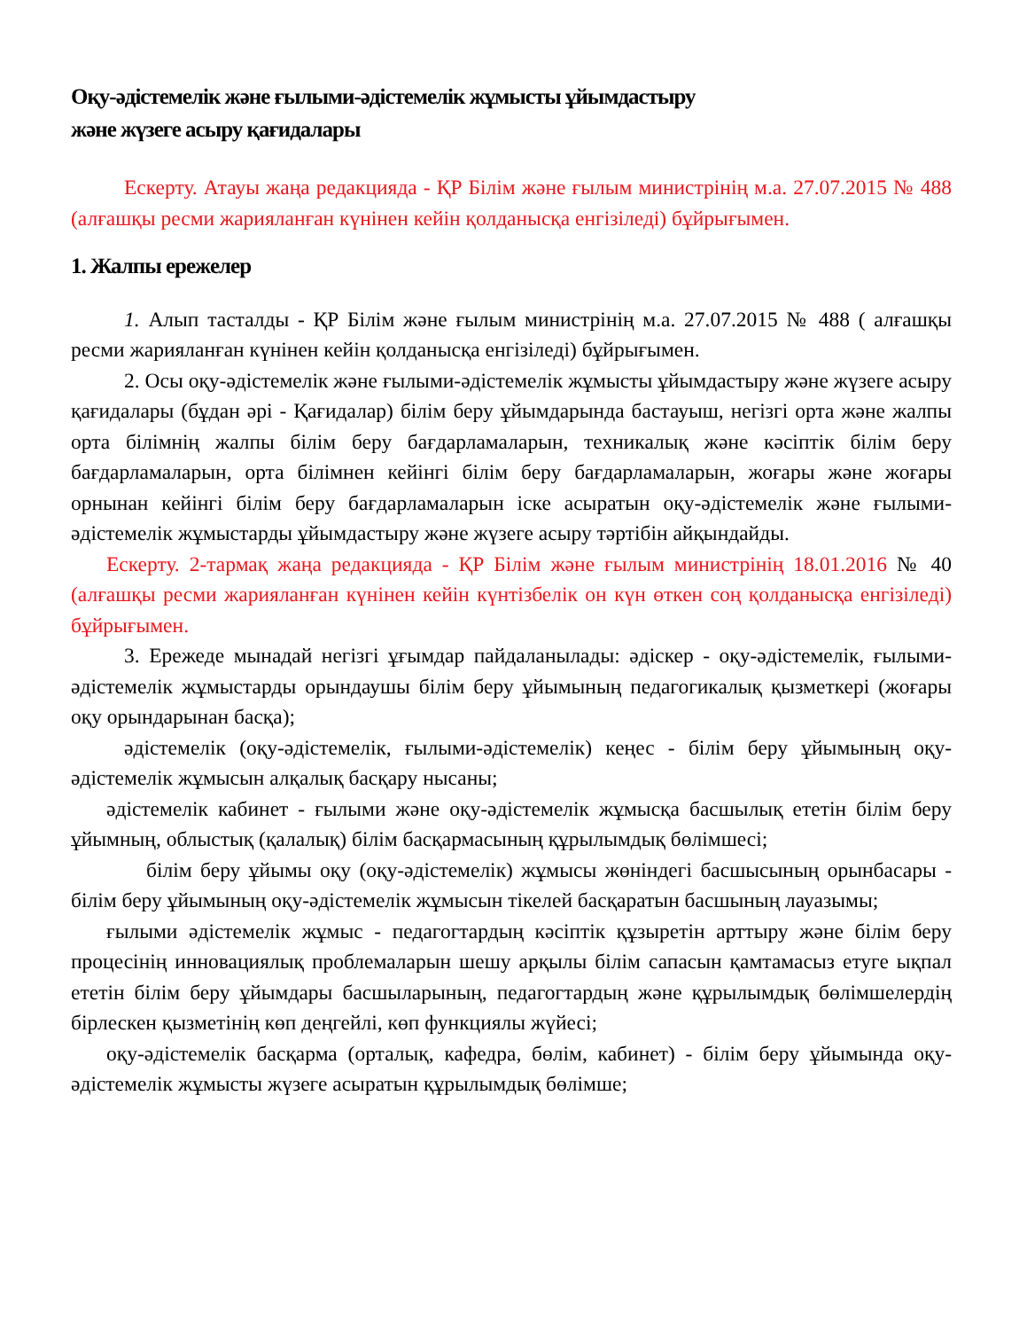Оқу-әдістемелік және ғылыми-әдістемелік жұмысты ұйымдастыру
және жүзеге асыру қағидалары
Ескерту. Атауы жаңа редакцияда - ҚР Білім және ғылым министрінің м.а. 27.07.2015 № 488 (алғашқы ресми жарияланған күнінен кейін қолданысқа енгізіледі) бұйрығымен.
1. Жалпы ережелер
1. Алып тасталды - ҚР Білім және ғылым министрінің м.а. 27.07.2015 № 488 ( алғашқы ресми жарияланған күнінен кейін қолданысқа енгізіледі) бұйрығымен.
2. Осы оқу-әдістемелік және ғылыми-әдістемелік жұмысты ұйымдастыру және жүзеге асыру қағидалары (бұдан әрі - Қағидалар) білім беру ұйымдарында бастауыш, негізгі орта және жалпы орта білімнің жалпы білім беру бағдарламаларын, техникалық және кәсіптік білім беру бағдарламаларын, орта білімнен кейінгі білім беру бағдарламаларын, жоғары және жоғары орнынан кейінгі білім беру бағдарламаларын іске асыратын оқу-әдістемелік және ғылыми-әдістемелік жұмыстарды ұйымдастыру және жүзеге асыру тәртібін айқындайды.
Ескерту. 2-тармақ жаңа редакцияда - ҚР Білім және ғылым министрінің 18.01.2016 № 40 (алғашқы ресми жарияланған күнінен кейін күнтізбелік он күн өткен соң қолданысқа енгізіледі) бұйрығымен.
3. Ережеде мынадай негізгі ұғымдар пайдаланылады: әдіскер - оқу-әдістемелік, ғылыми-әдістемелік жұмыстарды орындаушы білім беру ұйымының педагогикалық қызметкері (жоғары оқу орындарынан басқа);
әдістемелік (оқу-әдістемелік, ғылыми-әдістемелік) кеңес - білім беру ұйымының оқу-әдістемелік жұмысын алқалық басқару нысаны;
әдістемелік кабинет - ғылыми және оқу-әдістемелік жұмысқа басшылық ететін білім беру ұйымның, облыстық (қалалық) білім басқармасының құрылымдық бөлімшесі;
білім беру ұйымы оқу (оқу-әдістемелік) жұмысы жөніндегі басшысының орынбасары - білім беру ұйымының оқу-әдістемелік жұмысын тікелей басқаратын басшының лауазымы;
ғылыми әдістемелік жұмыс - педагогтардың кәсіптік құзыретін арттыру және білім беру процесінің инновациялық проблемаларын шешу арқылы білім сапасын қамтамасыз етуге ықпал ететін білім беру ұйымдары басшыларының, педагогтардың және құрылымдық бөлімшелердің бірлескен қызметінің көп деңгейлі, көп функциялы жүйесі;
оқу-әдістемелік басқарма (орталық, кафедра, бөлім, кабинет) - білім беру ұйымында оқу-әдістемелік жұмысты жүзеге асыратын құрылымдық бөлімше;